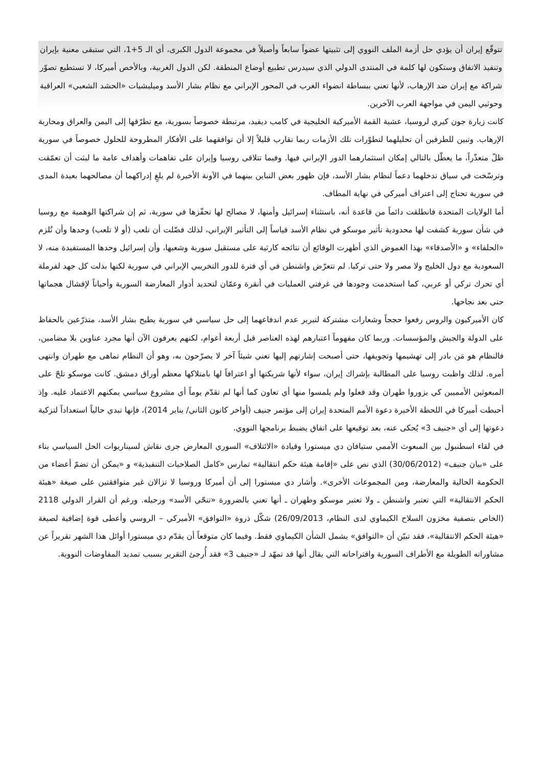تتوقّع إيران أن يؤدي حل أزمة الملف النووي إلى تثبيتها عضواً سابعاً وأصيلاً في مجموعة الدول الكبرى، أي الـ 5+1، التي ستبقى معنية بإيران وتنفيذ الاتفاق وستكون لها كلمة في المنتدى الدولي الذي سيدرس تطبيع أوضاع المنطقة. لكن الدول الغربية، وبالأخص أميركا، لا تستطيع تصوّر شراكة مع إيران ضد الإرهاب، لأنها تعني ببساطة انضواء الغرب في المحور الإيراني مع نظام بشار الأسد وميليشيات «الحشد الشعبي» العراقية وحوثيي اليمن في مواجهة العرب الآخرين.
كانت زيارة جون كيري لروسيا، عشية القمة الأميركية الخليجية في كامب ديفيد، مرتبطة خصوصاً بسورية، مع تطرّقها إلى اليمن والعراق ومحاربة الإرهاب. وتبين للطرفين أن تحليلهما لتطوّرات تلك الأزمات ربما تقارب قليلاً إلا أن توافقهما على الأفكار المطروحة للحلول خصوصاً في سورية ظلّ متعذّراً، ما يعطّل بالتالي إمكان استثمارهما الدور الإيراني فيها. وفيما تتلاقى روسيا وإيران على تفاهمات وأهداف عامة ما لبثت أن تعمّقت وترسّخت في سياق تدخلهما دعماً لنظام بشار الأسد، فإن ظهور بعض التباين بينهما في الآونة الأخيرة لم يلغِ إدراكهما أن مصالحهما بعيدة المدى في سورية تحتاج إلى اعتراف أميركي في نهاية المطاف.
أما الولايات المتحدة فانطلقت دائماً من قاعدة أنه، باستثناء إسرائيل وأمنها، لا مصالح لها تحفّزها في سورية، ثم إن شراكتها الوهمية مع روسيا في شأن سورية كشفت لها محدودية تأثير موسكو في نظام الأسد قياساً إلى التأثير الإيراني، لذلك فضّلت أن تلعب (أو لا تلعب) وحدها وأن تُلزم «الحلفاء» و «الأصدقاء» بهذا الغموض الذي أظهرت الوقائع أن نتائجه كارثية على مستقبل سورية وشعبها، وأن إسرائيل وحدها المستفيدة منه، لا السعودية مع دول الخليج ولا مصر ولا حتى تركيا. لم تتعرّض واشنطن في أي فترة للدور التخريبي الإيراني في سورية لكنها بذلت كل جهد لفرملة أي تحرك تركي أو عربي، كما استخدمت وجودها في غرفتي العمليات في أنقرة وعمّان لتحديد أدوار المعارضة السورية وأحياناً لإفشال هجماتها حتى بعد نجاحها.
كان الأميركيون والروس رفعوا حججاً وشعارات مشتركة لتبرير عدم اندفاعهما إلى حل سياسي في سورية يطيح بشار الأسد، متذرّعين بالحفاظ على الدولة والجيش والمؤسسات. وربما كان مفهوماً اعتبارهم لهذه العناصر قبل أربعة أعوام، لكنهم يعرفون الآن أنها مجرد عناوين بلا مضامين، فالنظام هو مَن بادر إلى تهشيمها وتجويفها، حتى أصبحت إشارتهم إليها تعني شيئاً آخر لا يصرّحون به، وهو أن النظام تماهى مع طهران وانتهى أمره. لذلك واظبت روسيا على المطالبة بإشراك إيران، سواء لأنها شريكتها أو اعترافاً لها بامتلاكها معظم أوراق دمشق. كانت موسكو تلحّ على المبعوثين الأمميين كي يزوروا طهران وقد فعلوا ولم يلمسوا منها أي تعاون كما أنها لم تقدّم يوماً أي مشروع سياسي يمكنهم الاعتماد عليه. وإذ أحبطت أميركا في اللحظة الأخيرة دعوة الأمم المتحدة إيران إلى مؤتمر جنيف (أواخر كانون الثاني/ يناير 2014)، فإنها تبدي حالياً استعداداً لتزكية دعوتها إلى أي «جنيف 3» يُحكى عنه، بعد توقيعها على اتفاق يضبط برنامجها النووي.
في لقاء اسطنبول بين المبعوث الأممي ستيافان دي ميستورا وقيادة «الائتلاف» السوري المعارض جرى نقاش لسيناريوات الحل السياسي بناء على «بيان جنيف» (30/06/2012) الذي نص على «إقامة هيئة حكم انتقالية» تمارس «كامل الصلاحيات التنفيذية» و «يمكن أن تضمّ أعضاء من الحكومة الحالية والمعارضة، ومن المجموعات الأخرى». وأشار دي ميستورا إلى أن أميركا وروسيا لا تزالان غير متوافقتين على صيغة «هيئة الحكم الانتقالية» التي تعتبر واشنطن ـ ولا تعتبر موسكو وطهران ـ أنها تعني بالضرورة «تنحّي الأسد» ورحيله. ورغم أن القرار الدولي 2118 (الخاص بتصفية مخزون السلاح الكيماوي لدى النظام، 26/09/2013) شكّل ذروة «التوافق» الأميركي – الروسي وأعطى قوة إضافية لصيغة «هيئة الحكم الانتقالية»، فقد تبيّن أن «التوافق» يشمل الشأن الكيماوي فقط. وفيما كان متوقعاً أن يقدّم دي ميستورا أوائل هذا الشهر تقريراً عن مشاوراته الطويلة مع الأطراف السورية واقتراحاته التي يقال أنها قد تمهّد لـ «جنيف 3» فقد أُرجئ التقرير بسبب تمديد المفاوضات النووية.